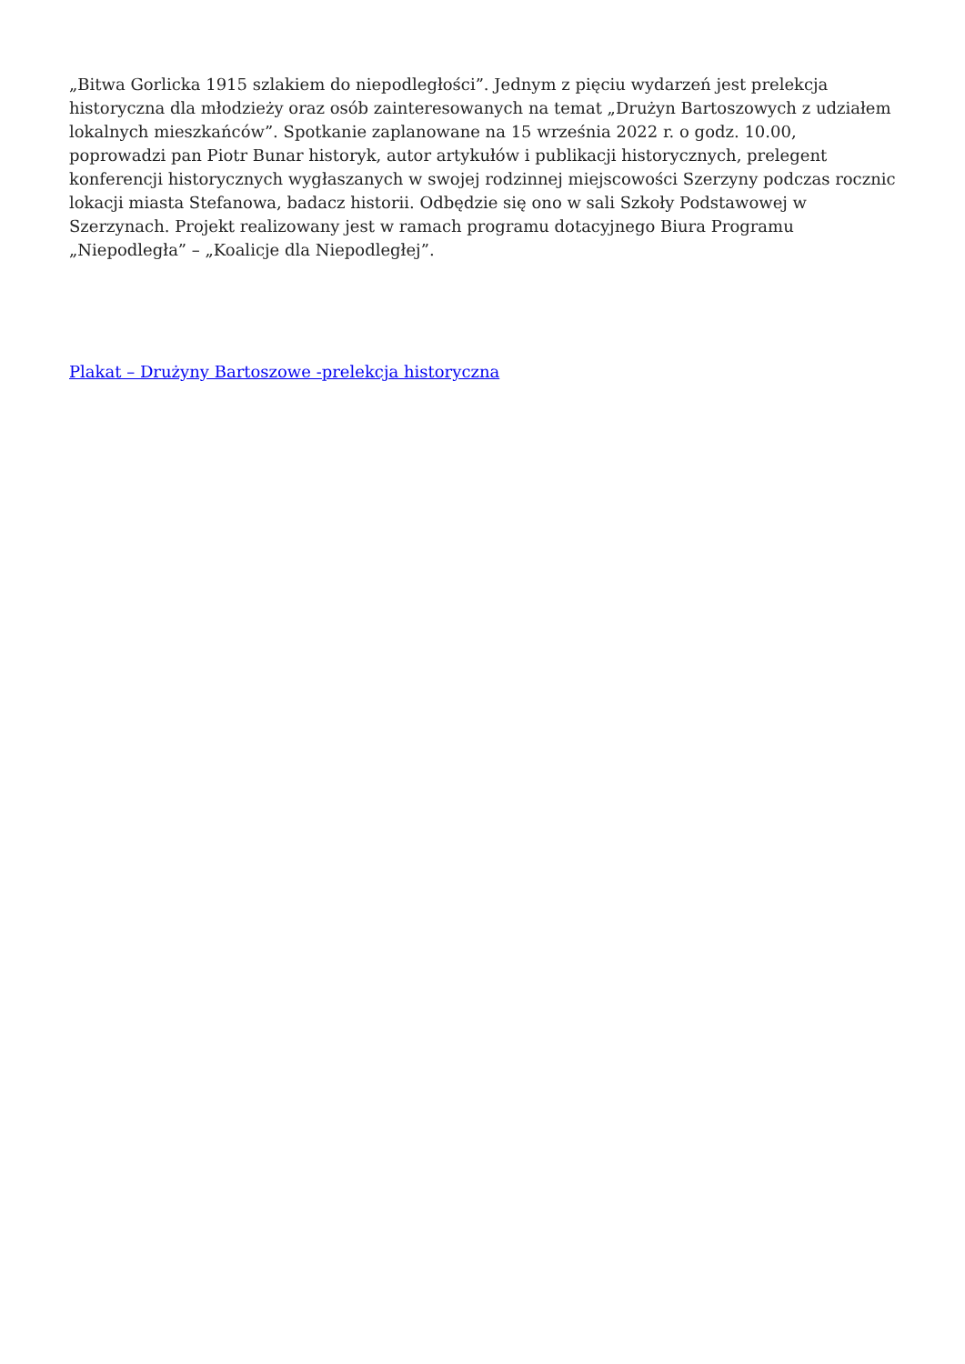„Bitwa Gorlicka 1915 szlakiem do niepodległości”. Jednym z pięciu wydarzeń jest prelekcja historyczna dla młodzieży oraz osób zainteresowanych na temat „Drużyn Bartoszowych z udziałem lokalnych mieszkańców”. Spotkanie zaplanowane na 15 września 2022 r. o godz. 10.00, poprowadzi pan Piotr Bunar historyk, autor artykułów i publikacji historycznych, prelegent konferencji historycznych wygłaszanych w swojej rodzinnej miejscowości Szerzyny podczas rocznic lokacji miasta Stefanowa, badacz historii. Odbędzie się ono w sali Szkoły Podstawowej w Szerzynach. Projekt realizowany jest w ramach programu dotacyjnego Biura Programu „Niepodległa” – „Koalicje dla Niepodległej”.
Plakat – Drużyny Bartoszowe -prelekcja historyczna